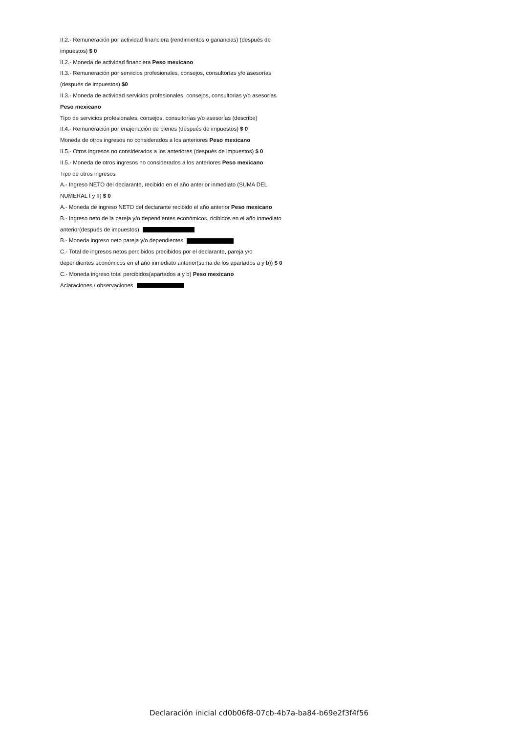II.2.- Remuneración por actividad financiera (rendimientos o ganancias) (después de impuestos) $ 0
II.2.- Moneda de actividad financiera Peso mexicano
II.3.- Remuneración por servicios profesionales, consejos, consultorías y/o asesorías (después de impuestos) $0
II.3.- Moneda de actividad servicios profesionales, consejos, consultorias y/o asesorías Peso mexicano
Tipo de servicios profesionales, consejos, consultorías y/o asesorías (describe)
II.4.- Remuneración por enajenación de bienes (después de impuestos) $ 0
Moneda de otros ingresos no considerados a los anteriores Peso mexicano
II.5.- Otros ingresos no considerados a los anteriores (después de impuestos) $ 0
II.5.- Moneda de otros ingresos no considerados a los anteriores Peso mexicano
Tipo de otros ingresos
A.- Ingreso NETO del declarante, recibido en el año anterior inmediato (SUMA DEL NUMERAL I y II) $ 0
A.- Moneda de ingreso NETO del declarante recibido el año anterior Peso mexicano
B.- Ingreso neto de la pareja y/o dependientes económicos, ricibidos en el año inmediato anterior(después de impuestos)
B.- Moneda ingreso neto pareja y/o dependientes
C.- Total de ingresos netos percibidos precibidos por el declarante, pareja y/o dependientes económicos en el año inmediato anterior(suma de los apartados a y b)) $ 0
C.- Moneda ingreso total percibidos(apartados a y b) Peso mexicano
Aclaraciones / observaciones
Declaración inicial cd0b06f8-07cb-4b7a-ba84-b69e2f3f4f56